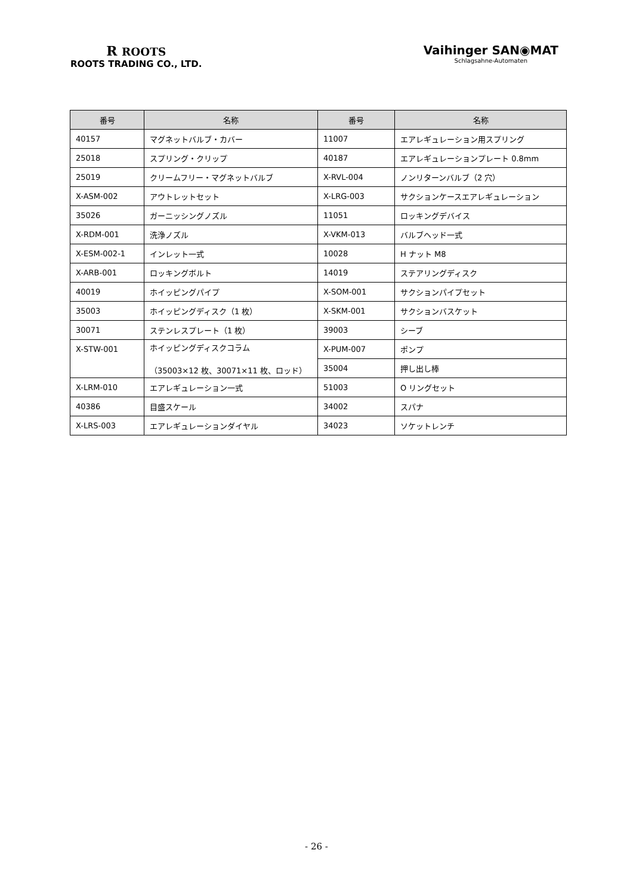R ROOTS
ROOTS TRADING CO., LTD.
Vaihinger SAN◉MAT
Schlagsahne-Automaten
| 番号 | 名称 | 番号 | 名称 |
| --- | --- | --- | --- |
| 40157 | マグネットバルブ・カバー | 11007 | エアレギュレーション用スプリング |
| 25018 | スプリング・クリップ | 40187 | エアレギュレーションプレート 0.8mm |
| 25019 | クリームフリー・マグネットバルブ | X-RVL-004 | ノンリターンバルブ（2 穴） |
| X-ASM-002 | アウトレットセット | X-LRG-003 | サクションケースエアレギュレーション |
| 35026 | ガーニッシングノズル | 11051 | ロッキングデバイス |
| X-RDM-001 | 洗浄ノズル | X-VKM-013 | バルブヘッド一式 |
| X-ESM-002-1 | インレット一式 | 10028 | H ナット M8 |
| X-ARB-001 | ロッキングボルト | 14019 | ステアリングディスク |
| 40019 | ホイッピングパイプ | X-SOM-001 | サクションパイプセット |
| 35003 | ホイッピングディスク（1 枚） | X-SKM-001 | サクションバスケット |
| 30071 | ステンレスプレート（1 枚） | 39003 | シーブ |
| X-STW-001 | ホイッピングディスクコラム （35003×12 枚、30071×11 枚、ロッド） | X-PUM-007 | ポンプ |
| | | 35004 | 押し出し棒 |
| X-LRM-010 | エアレギュレーション一式 | 51003 | O リングセット |
| 40386 | 目盛スケール | 34002 | スパナ |
| X-LRS-003 | エアレギュレーションダイヤル | 34023 | ソケットレンチ |
- 26 -